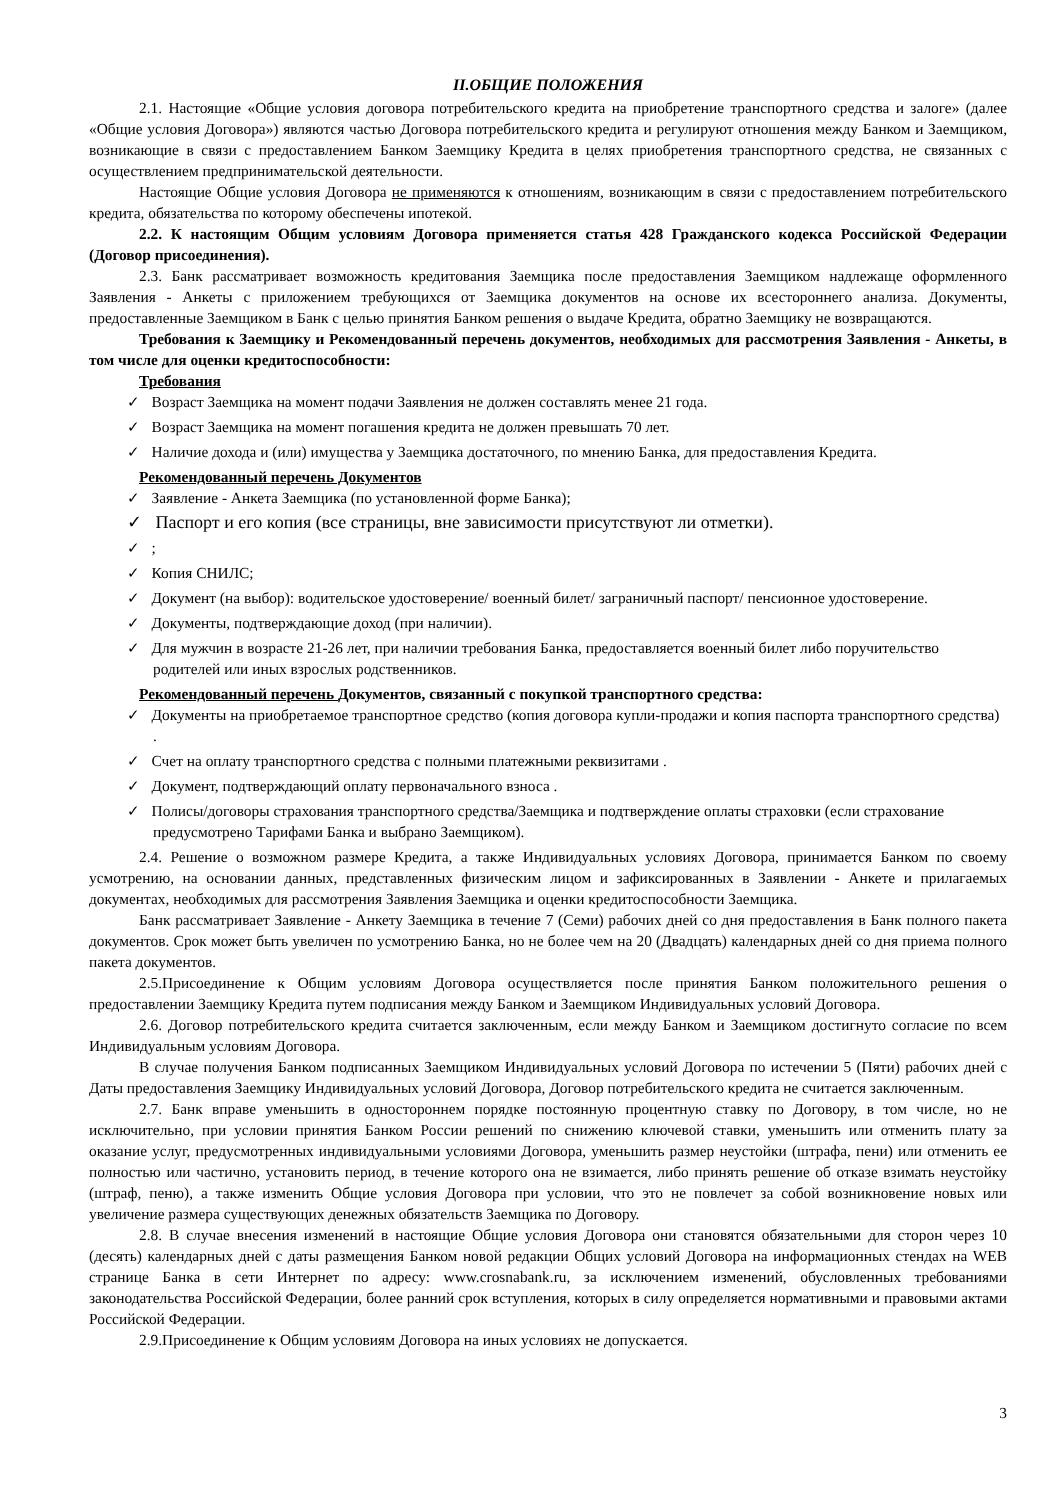II.ОБЩИЕ ПОЛОЖЕНИЯ
2.1. Настоящие «Общие условия договора потребительского кредита на приобретение транспортного средства и залоге» (далее «Общие условия Договора») являются частью Договора потребительского кредита и регулируют отношения между Банком и Заемщиком, возникающие в связи с предоставлением Банком Заемщику Кредита в целях приобретения транспортного средства, не связанных с осуществлением предпринимательской деятельности.
Настоящие Общие условия Договора не применяются к отношениям, возникающим в связи с предоставлением потребительского кредита, обязательства по которому обеспечены ипотекой.
2.2. К настоящим Общим условиям Договора применяется статья 428 Гражданского кодекса Российской Федерации (Договор присоединения).
2.3. Банк рассматривает возможность кредитования Заемщика после предоставления Заемщиком надлежаще оформленного Заявления - Анкеты с приложением требующихся от Заемщика документов на основе их всестороннего анализа. Документы, предоставленные Заемщиком в Банк с целью принятия Банком решения о выдаче Кредита, обратно Заемщику не возвращаются.
Требования к Заемщику и Рекомендованный перечень документов, необходимых для рассмотрения Заявления - Анкеты, в том числе для оценки кредитоспособности:
Требования
✓ Возраст Заемщика на момент подачи Заявления не должен составлять менее 21 года.
✓ Возраст Заемщика на момент погашения кредита не должен превышать 70 лет.
✓ Наличие дохода и (или) имущества у Заемщика достаточного, по мнению Банка, для предоставления Кредита.
Рекомендованный перечень Документов
✓ Заявление - Анкета Заемщика (по установленной форме Банка);
✓ Паспорт и его копия (все страницы, вне зависимости присутствуют ли отметки).
✓ ;
✓ Копия СНИЛС;
✓ Документ (на выбор): водительское удостоверение/ военный билет/ заграничный паспорт/ пенсионное удостоверение.
✓ Документы, подтверждающие доход (при наличии).
✓ Для мужчин в возрасте 21-26 лет, при наличии требования Банка, предоставляется военный билет либо поручительство родителей или иных взрослых родственников.
Рекомендованный перечень Документов, связанный с покупкой транспортного средства:
✓ Документы на приобретаемое транспортное средство (копия договора купли-продажи и копия паспорта транспортного средства) .
✓ Счет на оплату транспортного средства с полными платежными реквизитами .
✓ Документ, подтверждающий оплату первоначального взноса .
✓ Полисы/договоры страхования транспортного средства/Заемщика и подтверждение оплаты страховки (если страхование предусмотрено Тарифами Банка и выбрано Заемщиком).
2.4. Решение о возможном размере Кредита, а также Индивидуальных условиях Договора, принимается Банком по своему усмотрению, на основании данных, представленных физическим лицом и зафиксированных в Заявлении - Анкете и прилагаемых документах, необходимых для рассмотрения Заявления Заемщика и оценки кредитоспособности Заемщика.
Банк рассматривает Заявление - Анкету Заемщика в течение 7 (Семи) рабочих дней со дня предоставления в Банк полного пакета документов. Срок может быть увеличен по усмотрению Банка, но не более чем на 20 (Двадцать) календарных дней со дня приема полного пакета документов.
2.5.Присоединение к Общим условиям Договора осуществляется после принятия Банком положительного решения о предоставлении Заемщику Кредита путем подписания между Банком и Заемщиком Индивидуальных условий Договора.
2.6. Договор потребительского кредита считается заключенным, если между Банком и Заемщиком достигнуто согласие по всем Индивидуальным условиям Договора.
В случае получения Банком подписанных Заемщиком Индивидуальных условий Договора по истечении 5 (Пяти) рабочих дней с Даты предоставления Заемщику Индивидуальных условий Договора, Договор потребительского кредита не считается заключенным.
2.7. Банк вправе уменьшить в одностороннем порядке постоянную процентную ставку по Договору, в том числе, но не исключительно, при условии принятия Банком России решений по снижению ключевой ставки, уменьшить или отменить плату за оказание услуг, предусмотренных индивидуальными условиями Договора, уменьшить размер неустойки (штрафа, пени) или отменить ее полностью или частично, установить период, в течение которого она не взимается, либо принять решение об отказе взимать неустойку (штраф, пеню), а также изменить Общие условия Договора при условии, что это не повлечет за собой возникновение новых или увеличение размера существующих денежных обязательств Заемщика по Договору.
2.8. В случае внесения изменений в настоящие Общие условия Договора они становятся обязательными для сторон через 10 (десять) календарных дней с даты размещения Банком новой редакции Общих условий Договора на информационных стендах на WEB странице Банка в сети Интернет по адресу: www.crosnabank.ru, за исключением изменений, обусловленных требованиями законодательства Российской Федерации, более ранний срок вступления, которых в силу определяется нормативными и правовыми актами Российской Федерации.
2.9.Присоединение к Общим условиям Договора на иных условиях не допускается.
3